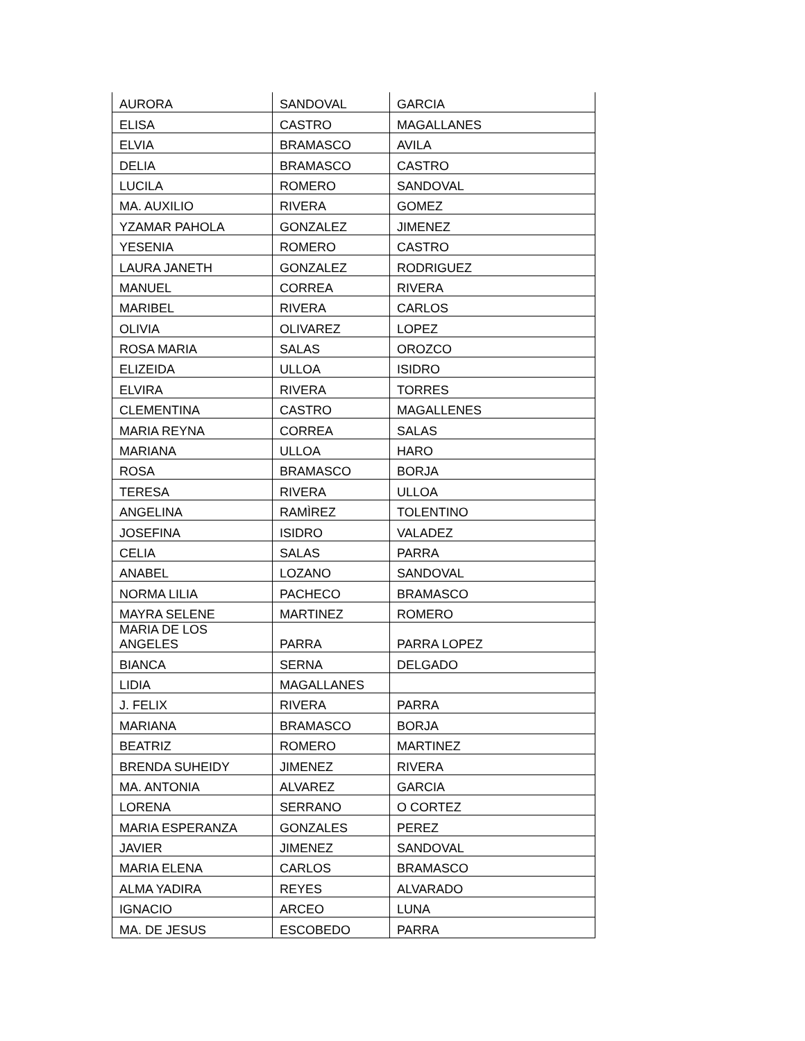| AURORA | SANDOVAL | GARCIA |
| ELISA | CASTRO | MAGALLANES |
| ELVIA | BRAMASCO | AVILA |
| DELIA | BRAMASCO | CASTRO |
| LUCILA | ROMERO | SANDOVAL |
| MA. AUXILIO | RIVERA | GOMEZ |
| YZAMAR PAHOLA | GONZALEZ | JIMENEZ |
| YESENIA | ROMERO | CASTRO |
| LAURA JANETH | GONZALEZ | RODRIGUEZ |
| MANUEL | CORREA | RIVERA |
| MARIBEL | RIVERA | CARLOS |
| OLIVIA | OLIVAREZ | LOPEZ |
| ROSA MARIA | SALAS | OROZCO |
| ELIZEIDA | ULLOA | ISIDRO |
| ELVIRA | RIVERA | TORRES |
| CLEMENTINA | CASTRO | MAGALLENES |
| MARIA REYNA | CORREA | SALAS |
| MARIANA | ULLOA | HARO |
| ROSA | BRAMASCO | BORJA |
| TERESA | RIVERA | ULLOA |
| ANGELINA | RAMÌREZ | TOLENTINO |
| JOSEFINA | ISIDRO | VALADEZ |
| CELIA | SALAS | PARRA |
| ANABEL | LOZANO | SANDOVAL |
| NORMA LILIA | PACHECO | BRAMASCO |
| MAYRA SELENE | MARTINEZ | ROMERO |
| MARIA DE LOS ANGELES | PARRA | PARRA LOPEZ |
| BIANCA | SERNA | DELGADO |
| LIDIA | MAGALLANES | |
| J. FELIX | RIVERA | PARRA |
| MARIANA | BRAMASCO | BORJA |
| BEATRIZ | ROMERO | MARTINEZ |
| BRENDA SUHEIDY | JIMENEZ | RIVERA |
| MA. ANTONIA | ALVAREZ | GARCIA |
| LORENA | SERRANO | O CORTEZ |
| MARIA ESPERANZA | GONZALES | PEREZ |
| JAVIER | JIMENEZ | SANDOVAL |
| MARIA ELENA | CARLOS | BRAMASCO |
| ALMA YADIRA | REYES | ALVARADO |
| IGNACIO | ARCEO | LUNA |
| MA. DE JESUS | ESCOBEDO | PARRA |